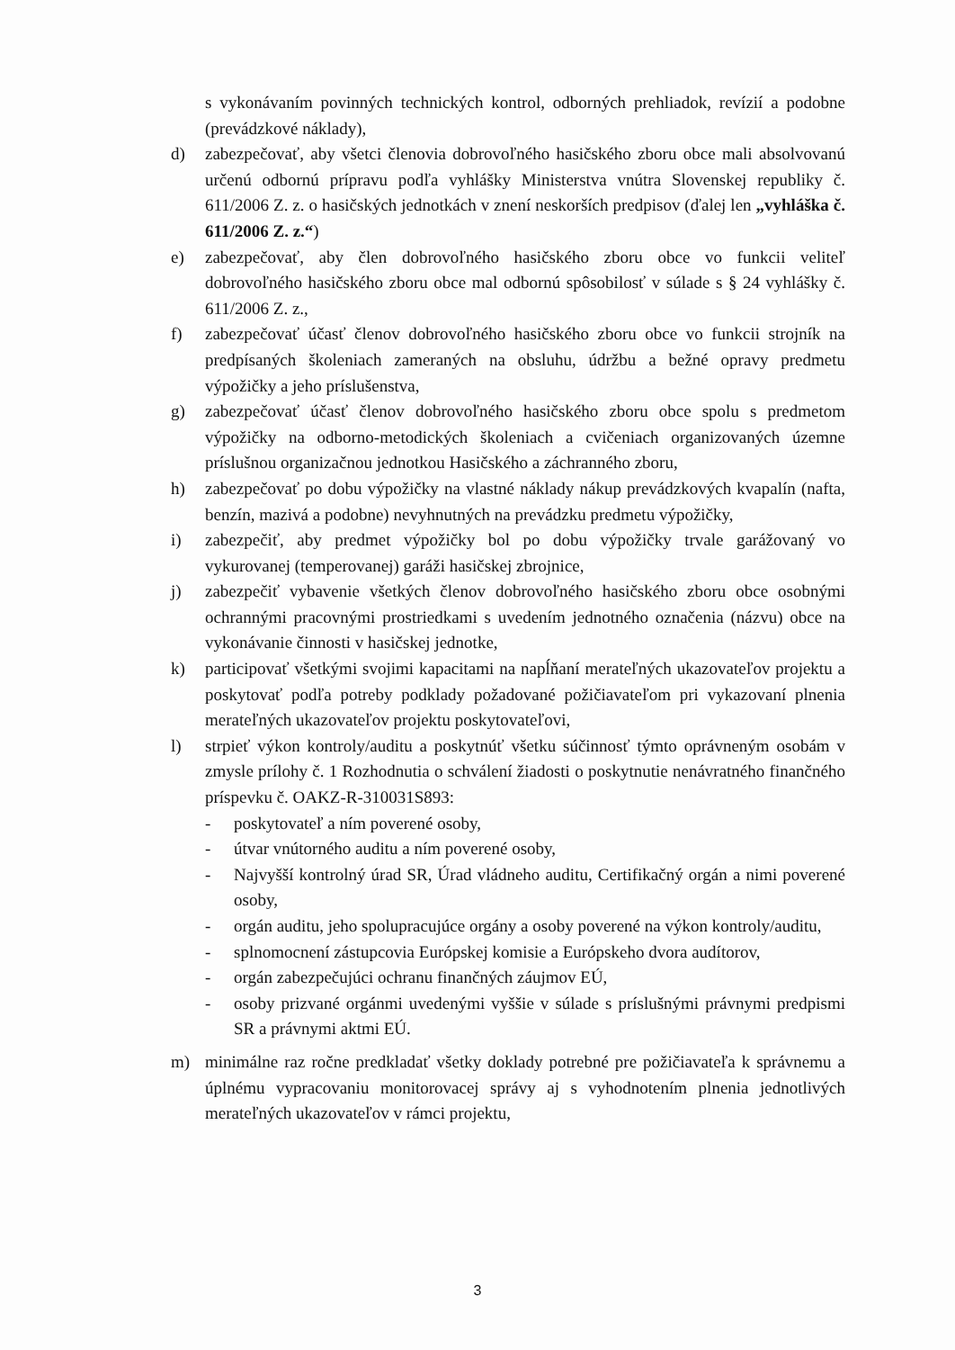s vykonávaním povinných technických kontrol, odborných prehliadok, revízií a podobne (prevádzkové náklady),
d) zabezpečovať, aby všetci členovia dobrovoľného hasičského zboru obce mali absolvovanú určenú odbornú prípravu podľa vyhlášky Ministerstva vnútra Slovenskej republiky č. 611/2006 Z. z. o hasičských jednotkách v znení neskorších predpisov (ďalej len „vyhláška č. 611/2006 Z. z.“)
e) zabezpečovať, aby člen dobrovoľného hasičského zboru obce vo funkcii veliteľ dobrovoľného hasičského zboru obce mal odbornú spôsobilosť v súlade s § 24 vyhlášky č. 611/2006 Z. z.,
f) zabezpečovať účasť členov dobrovoľného hasičského zboru obce vo funkcii strojník na predpísaných školeniach zameraných na obsluhu, údržbu a bežné opravy predmetu výpožičky a jeho príslušenstva,
g) zabezpečovať účasť členov dobrovoľného hasičského zboru obce spolu s predmetom výpožičky na odborno-metodických školeniach a cvičeniach organizovaných územne príslušnou organizačnou jednotkou Hasičského a záchranného zboru,
h) zabezpečovať po dobu výpožičky na vlastné náklady nákup prevádzkových kvapalín (nafta, benzín, mazivá a podobne) nevyhnutných na prevádzku predmetu výpožičky,
i) zabezpečiť, aby predmet výpožičky bol po dobu výpožičky trvale garážovaný vo vykurovanej (temperovanej) garáži hasičskej zbrojnice,
j) zabezpečiť vybavenie všetkých členov dobrovoľného hasičského zboru obce osobnými ochrannými pracovnými prostriedkami s uvedením jednotného označenia (názvu) obce na vykonávanie činnosti v hasičskej jednotke,
k) participovať všetkými svojimi kapacitami na napĺňaní merateľných ukazovateľov projektu a poskytovať podľa potreby podklady požadované požičiavateľom pri vykazovaní plnenia merateľných ukazovateľov projektu poskytovateľovi,
l) strpieť výkon kontroly/auditu a poskytnúť všetku súčinnosť týmto oprávneným osobám v zmysle prílohy č. 1 Rozhodnutia o schválení žiadosti o poskytnutie nenávratného finančného príspevku č. OAKZ-R-310031S893:
- poskytovateľ a ním poverené osoby,
- útvar vnútorného auditu a ním poverené osoby,
- Najvyšší kontrolný úrad SR, Úrad vládneho auditu, Certifikačný orgán a nimi poverené osoby,
- orgán auditu, jeho spolupracujúce orgány a osoby poverené na výkon kontroly/auditu,
- splnomocnení zástupcovia Európskej komisie a Európskeho dvora audítorov,
- orgán zabezpečujúci ochranu finančných záujmov EÚ,
- osoby prizvané orgánmi uvedenými vyššie v súlade s príslušnými právnymi predpismi SR a právnymi aktmi EÚ.
m) minimálne raz ročne predkladať všetky doklady potrebné pre požičiavateľa k správnemu a úplnému vypracovaniu monitorovacej správy aj s vyhodnotením plnenia jednotlivých merateľných ukazovateľov v rámci projektu,
3